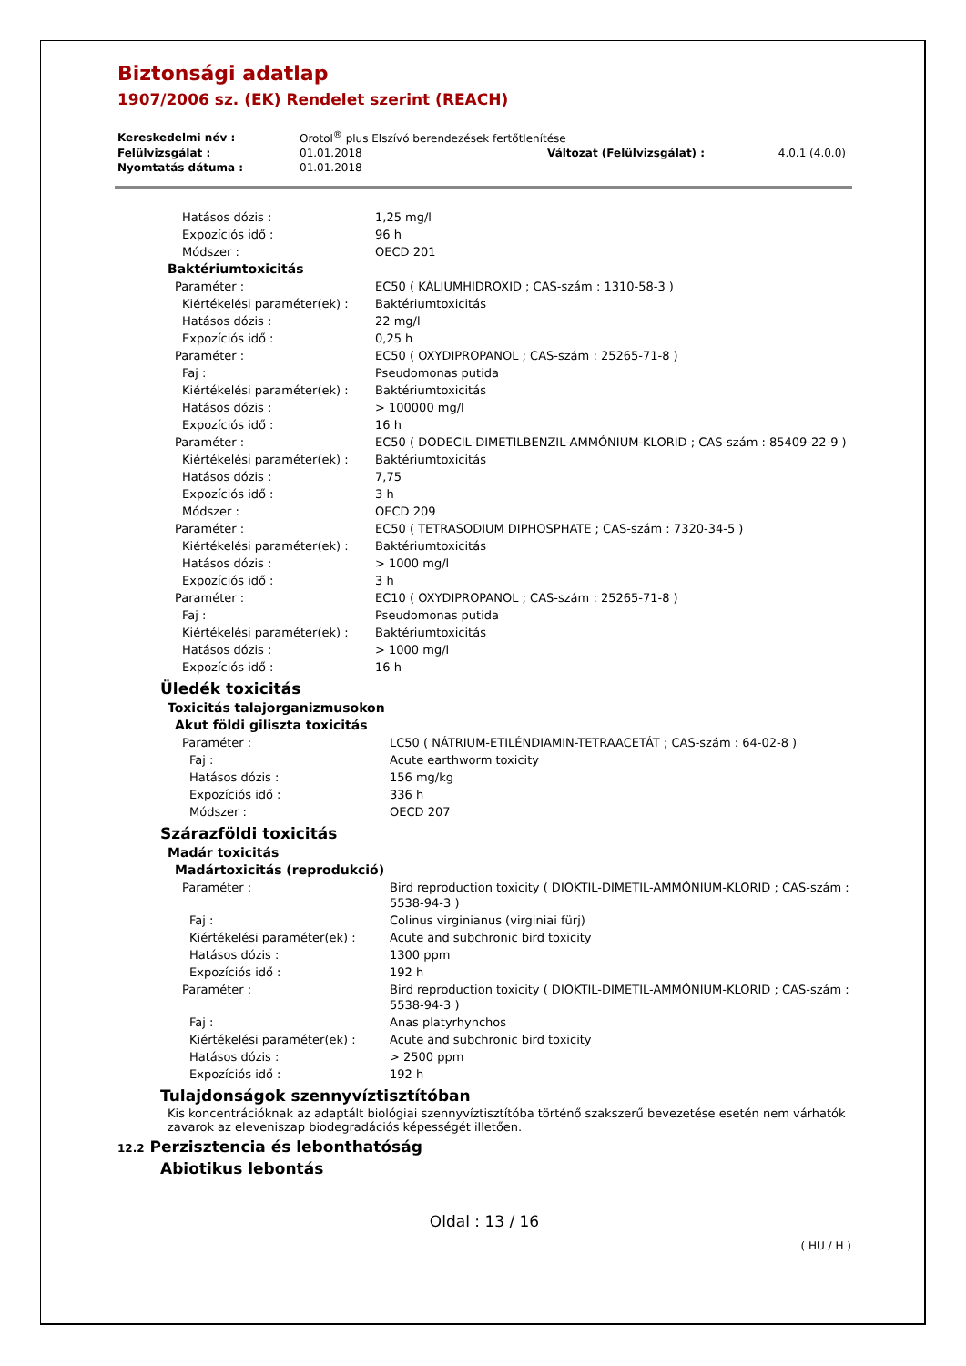Biztonsági adatlap
1907/2006 sz. (EK) Rendelet szerint (REACH)
| Kereskedelmi név : | Orotol<sup>®</sup> plus Elszívó berendezések fertőtlenítése | | |
| Felülvizsgálat : | 01.01.2018 | Változat (Felülvizsgálat) : | 4.0.1 (4.0.0) |
| Nyomtatás dátuma : | 01.01.2018 | | |
| Hatásos dózis : | 1,25 mg/l |
| Expozíciós idő : | 96 h |
| Módszer : | OECD 201 |
| Baktériumtoxicitás | |
| Paraméter : | EC50 ( KÁLIUMHIDROXID ; CAS-szám : 1310-58-3 ) |
| Kiértékelési paraméter(ek) : | Baktériumtoxicitás |
| Hatásos dózis : | 22 mg/l |
| Expozíciós idő : | 0,25 h |
| Paraméter : | EC50 ( OXYDIPROPANOL ; CAS-szám : 25265-71-8 ) |
| Faj : | Pseudomonas putida |
| Kiértékelési paraméter(ek) : | Baktériumtoxicitás |
| Hatásos dózis : | > 100000 mg/l |
| Expozíciós idő : | 16 h |
| Paraméter : | EC50 ( DODECIL-DIMETILBENZIL-AMMÓNIUM-KLORID ; CAS-szám : 85409-22-9 ) |
| Kiértékelési paraméter(ek) : | Baktériumtoxicitás |
| Hatásos dózis : | 7,75 |
| Expozíciós idő : | 3 h |
| Módszer : | OECD 209 |
| Paraméter : | EC50 ( TETRASODIUM DIPHOSPHATE ; CAS-szám : 7320-34-5 ) |
| Kiértékelési paraméter(ek) : | Baktériumtoxicitás |
| Hatásos dózis : | > 1000 mg/l |
| Expozíciós idő : | 3 h |
| Paraméter : | EC10 ( OXYDIPROPANOL ; CAS-szám : 25265-71-8 ) |
| Faj : | Pseudomonas putida |
| Kiértékelési paraméter(ek) : | Baktériumtoxicitás |
| Hatásos dózis : | > 1000 mg/l |
| Expozíciós idő : | 16 h |
Üledék toxicitás
| Toxicitás talajorganizmusokon | |
| Akut földi giliszta toxicitás | |
| Paraméter : | LC50 ( NÁTRIUM-ETILÉNDIAMIN-TETRAACETÁT ; CAS-szám : 64-02-8 ) |
| Faj : | Acute earthworm toxicity |
| Hatásos dózis : | 156 mg/kg |
| Expozíciós idő : | 336 h |
| Módszer : | OECD 207 |
Szárazföldi toxicitás
| Madár toxicitás | |
| Madártoxicitás (reprodukció) | |
| Paraméter : | Bird reproduction toxicity ( DIOKTIL-DIMETIL-AMMÓNIUM-KLORID ; CAS-szám : 5538-94-3 ) |
| Faj : | Colinus virginianus (virginiai fürj) |
| Kiértékelési paraméter(ek) : | Acute and subchronic bird toxicity |
| Hatásos dózis : | 1300 ppm |
| Expozíciós idő : | 192 h |
| Paraméter : | Bird reproduction toxicity ( DIOKTIL-DIMETIL-AMMÓNIUM-KLORID ; CAS-szám : 5538-94-3 ) |
| Faj : | Anas platyrhynchos |
| Kiértékelési paraméter(ek) : | Acute and subchronic bird toxicity |
| Hatásos dózis : | > 2500 ppm |
| Expozíciós idő : | 192 h |
Tulajdonságok szennyvíztisztítóban
Kis koncentrációknak az adaptált biológiai szennyvíztisztítóba történő szakszerű bevezetése esetén nem várhatók zavarok az eleveniszap biodegradációs képességét illetően.
12.2 Perzisztencia és lebonthatóság
Abiotikus lebontás
Oldal : 13 / 16
( HU / H )